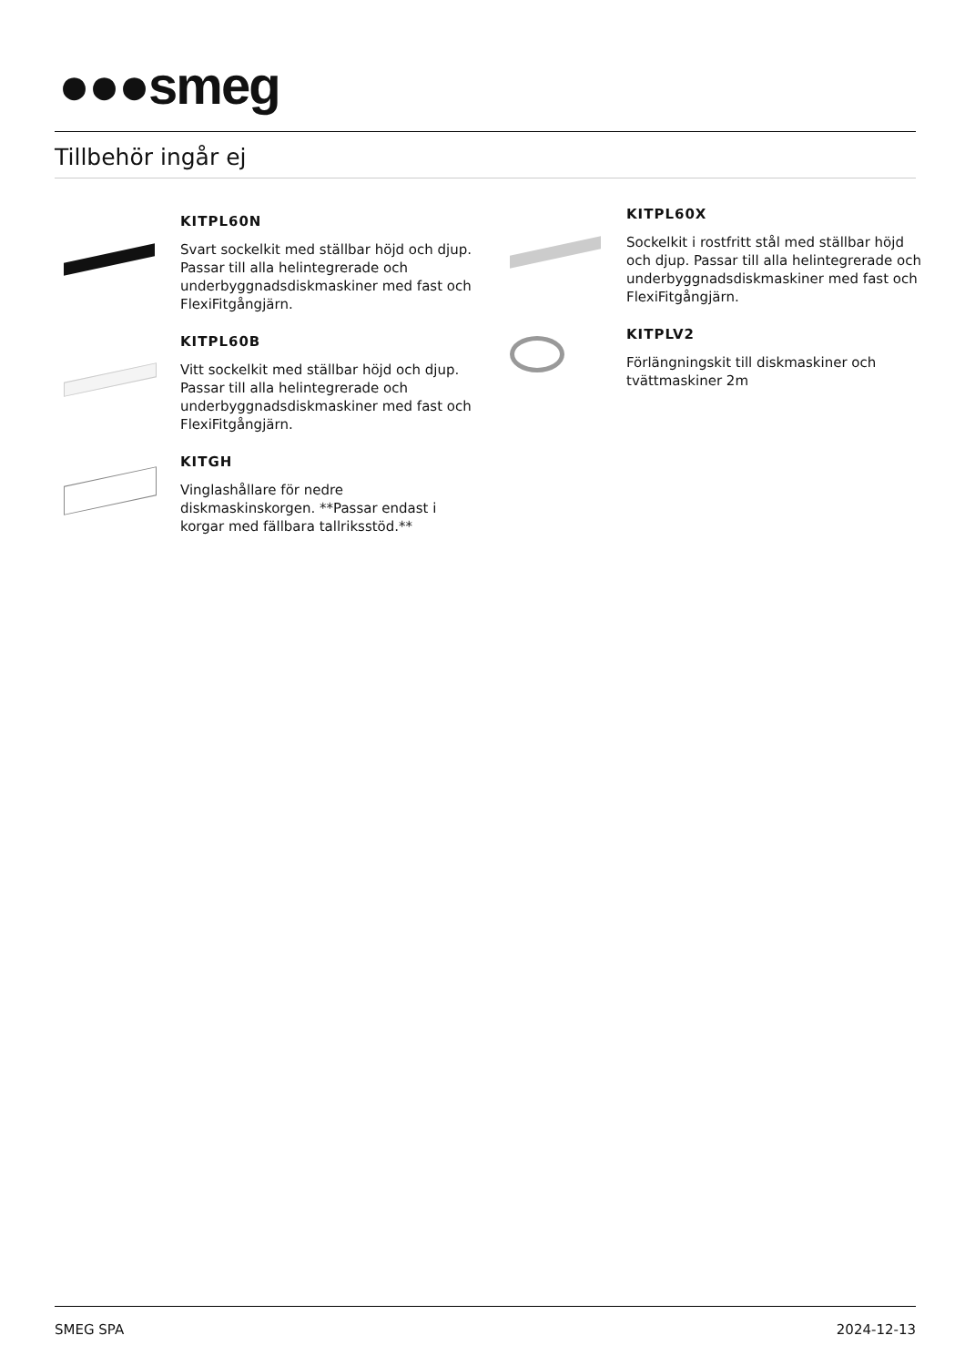●●●smeg
Tillbehör ingår ej
KITPL60N
Svart sockelkit med ställbar höjd och djup. Passar till alla helintegrerade och underbyggnadsdiskmaskiner med fast och FlexiFitgångjärn.
KITPL60B
Vitt sockelkit med ställbar höjd och djup. Passar till alla helintegrerade och underbyggnadsdiskmaskiner med fast och FlexiFitgångjärn.
KITGH
Vinglashållare för nedre diskmaskinskorgen. **Passar endast i korgar med fällbara tallriksstöd.**
KITPL60X
Sockelkit i rostfritt stål med ställbar höjd och djup. Passar till alla helintegrerade och underbyggnadsdiskmaskiner med fast och FlexiFitgångjärn.
KITPLV2
Förlängningskit till diskmaskiner och tvättmaskiner 2m
SMEG SPA 2024-12-13